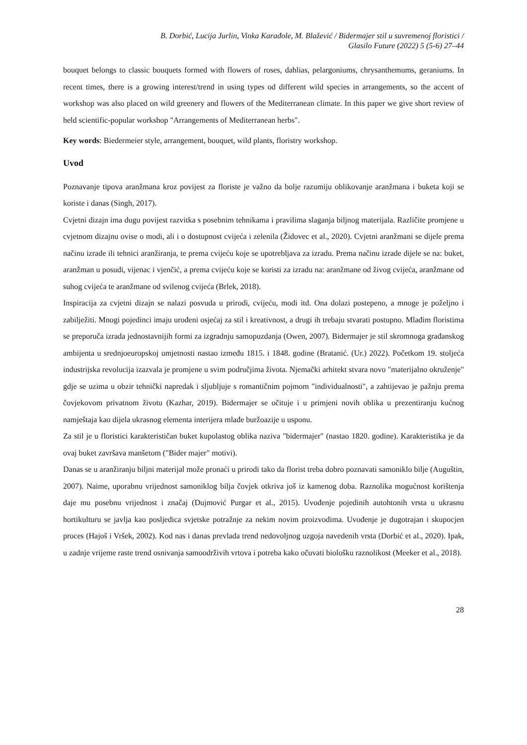B. Dorbić, Lucija Jurlin, Vinka Karađole, M. Blažević / Bidermajer stil u suvremenoj floristici /
Glasilo Future (2022) 5 (5-6) 27–44
bouquet belongs to classic bouquets formed with flowers of roses, dahlias, pelargoniums, chrysanthemums, geraniums. In recent times, there is a growing interest/trend in using types od different wild species in arrangements, so the accent of workshop was also placed on wild greenery and flowers of the Mediterranean climate. In this paper we give short review of held scientific-popular workshop "Arrangements of Mediterranean herbs".
Key words: Biedermeier style, arrangement, bouquet, wild plants, floristry workshop.
Uvod
Poznavanje tipova aranžmana kroz povijest za floriste je važno da bolje razumiju oblikovanje aranžmana i buketa koji se koriste i danas (Singh, 2017).
Cvjetni dizajn ima dugu povijest razvitka s posebnim tehnikama i pravilima slaganja biljnog materijala. Različite promjene u cvjetnom dizajnu ovise o modi, ali i o dostupnost cvijeća i zelenila (Židovec et al., 2020). Cvjetni aranžmani se dijele prema načinu izrade ili tehnici aranžiranja, te prema cvijeću koje se upotrebljava za izradu. Prema načinu izrade dijele se na: buket, aranžman u posudi, vijenac i vjenčić, a prema cvijeću koje se koristi za izradu na: aranžmane od živog cvijeća, aranžmane od suhog cvijeća te aranžmane od svilenog cvijeća (Brlek, 2018).
Inspiracija za cvjetni dizajn se nalazi posvuda u prirodi, cvijeću, modi itd. Ona dolazi postepeno, a mnoge je poželjno i zabilježiti. Mnogi pojedinci imaju urođeni osjećaj za stil i kreativnost, a drugi ih trebaju stvarati postupno. Mlađim floristima se preporuča izrada jednostavnijih formi za izgradnju samopuzdanja (Owen, 2007). Bidermajer je stil skromnoga građanskog ambijenta u srednjoeuropskoj umjetnosti nastao između 1815. i 1848. godine (Bratanić. (Ur.) 2022). Početkom 19. stoljeća industrijska revolucija izazvala je promjene u svim područjima života. Njemački arhitekt stvara novo "materijalno okruženje" gdje se uzima u obzir tehnički napredak i sljubljuje s romantičnim pojmom "individualnosti", a zahtijevao je pažnju prema čovjekovom privatnom životu (Kazhar, 2019). Bidermajer se očituje i u primjeni novih oblika u prezentiranju kućnog namještaja kao dijela ukrasnog elementa interijera mlađe buržoazije u usponu.
Za stil je u floristici karakterističan buket kupolastog oblika naziva "bidermajer" (nastao 1820. godine). Karakteristika je da ovaj buket završava manšetom ("Bider majer" motivi).
Danas se u aranžiranju biljni materijal može pronaći u prirodi tako da florist treba dobro poznavati samoniklo bilje (Auguštin, 2007). Naime, uporabnu vrijednost samoniklog bilja čovjek otkriva još iz kamenog doba. Raznolika mogućnost korištenja daje mu posebnu vrijednost i značaj (Dujmović Purgar et al., 2015). Uvođenje pojedinih autohtonih vrsta u ukrasnu hortikulturu se javlja kao posljedica svjetske potražnje za nekim novim proizvodima. Uvođenje je dugotrajan i skupocjen proces (Hajoš i Vršek, 2002). Kod nas i danas prevlada trend nedovoljnog uzgoja navedenih vrsta (Dorbić et al., 2020). Ipak, u zadnje vrijeme raste trend osnivanja samoodrživih vrtova i potreba kako očuvati biološku raznolikost (Meeker et al., 2018).
28